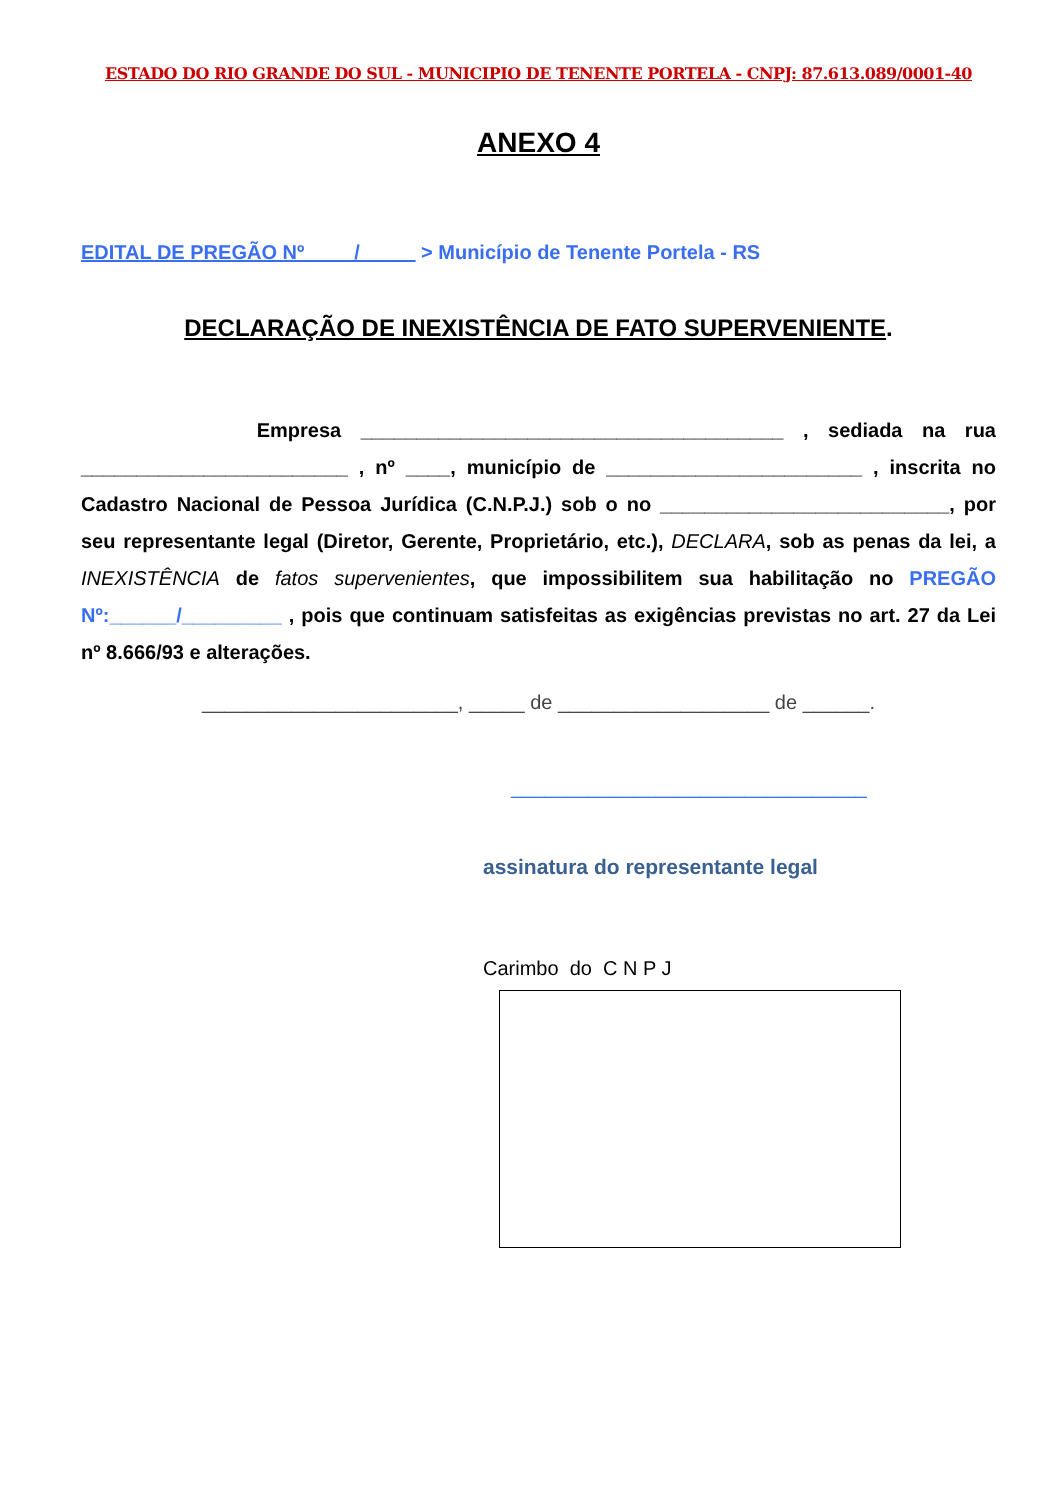ESTADO DO RIO GRANDE DO SUL - MUNICIPIO DE TENENTE PORTELA - CNPJ: 87.613.089/0001-40
ANEXO 4
EDITAL DE PREGÃO Nº ____/_____ > Município de Tenente Portela - RS
DECLARAÇÃO DE INEXISTÊNCIA DE FATO SUPERVENIENTE.
Empresa ______________________________________ , sediada na rua ________________________ , nº ____, município de _______________________ , inscrita no Cadastro Nacional de Pessoa Jurídica (C.N.P.J.) sob o no __________________________, por seu representante legal (Diretor, Gerente, Proprietário, etc.), DECLARA, sob as penas da lei, a INEXISTÊNCIA de fatos supervenientes, que impossibilitem sua habilitação no PREGÃO Nº:______/_________ , pois que continuam satisfeitas as exigências previstas no art. 27 da Lei nº 8.666/93 e alterações.
_______________________, _____ de ___________________ de ______.
________________________________
assinatura do representante legal
Carimbo do C N P J